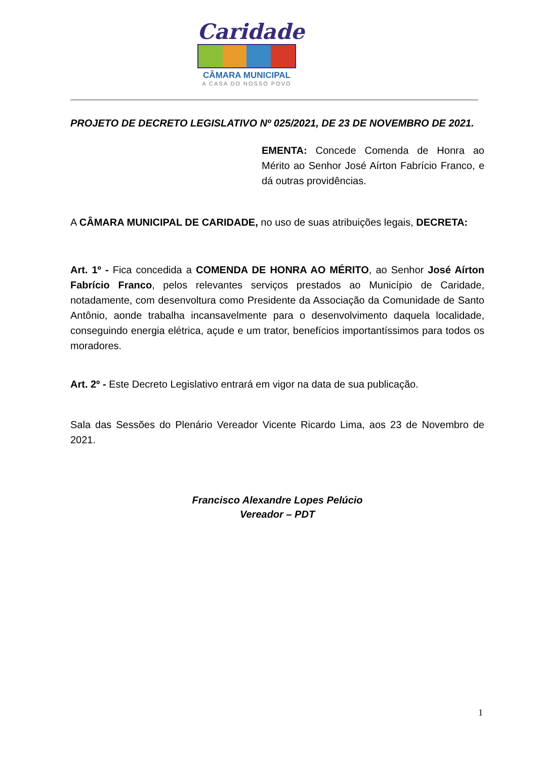Caridade
CÂMARA MUNICIPAL
A CASA DO NOSSO POVO
PROJETO DE DECRETO LEGISLATIVO Nº 025/2021, DE 23 DE NOVEMBRO DE 2021.
EMENTA: Concede Comenda de Honra ao Mérito ao Senhor José Aírton Fabrício Franco, e dá outras providências.
A CÂMARA MUNICIPAL DE CARIDADE, no uso de suas atribuições legais, DECRETA:
Art. 1º - Fica concedida a COMENDA DE HONRA AO MÉRITO, ao Senhor José Aírton Fabrício Franco, pelos relevantes serviços prestados ao Município de Caridade, notadamente, com desenvoltura como Presidente da Associação da Comunidade de Santo Antônio, aonde trabalha incansavelmente para o desenvolvimento daquela localidade, conseguindo energia elétrica, açude e um trator, benefícios importantíssimos para todos os moradores.
Art. 2º - Este Decreto Legislativo entrará em vigor na data de sua publicação.
Sala das Sessões do Plenário Vereador Vicente Ricardo Lima, aos 23 de Novembro de 2021.
Francisco Alexandre Lopes Pelúcio
Vereador – PDT
1